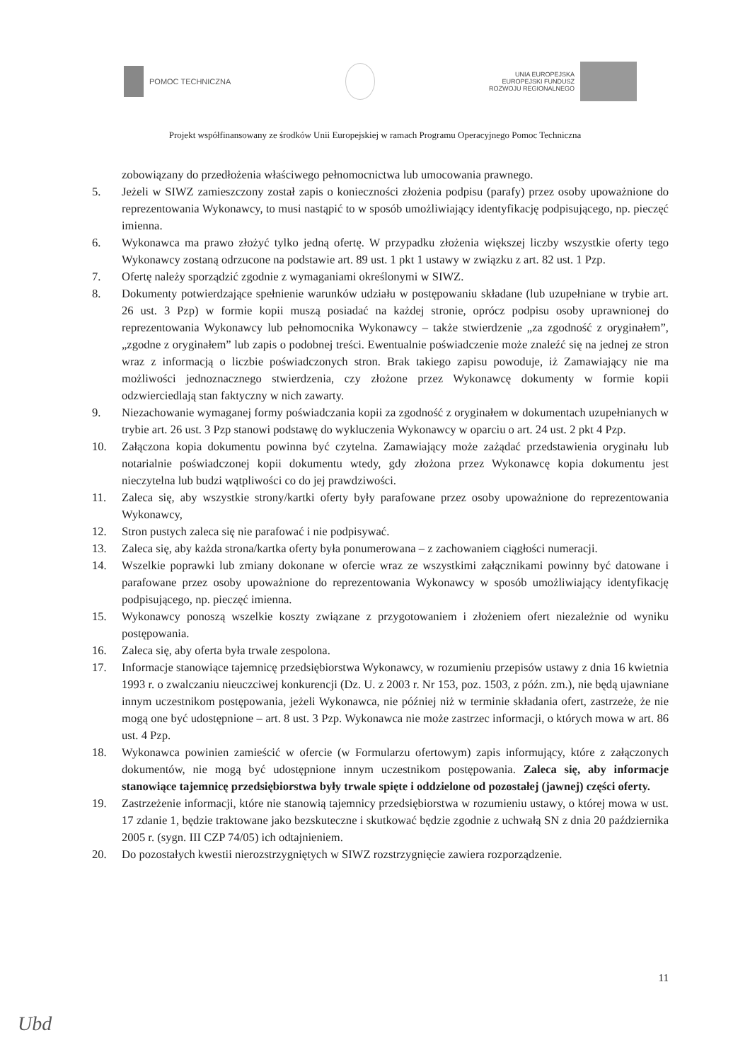POMOC TECHNICZNA
UNIA EUROPEJSKA
EUROPEJSKI FUNDUSZ
ROZWOJU REGIONALNEGO
Projekt współfinansowany ze środków Unii Europejskiej w ramach Programu Operacyjnego Pomoc Techniczna
zobowiązany do przedłożenia właściwego pełnomocnictwa lub umocowania prawnego.
5. Jeżeli w SIWZ zamieszczony został zapis o konieczności złożenia podpisu (parafy) przez osoby upoważnione do reprezentowania Wykonawcy, to musi nastąpić to w sposób umożliwiający identyfikację podpisującego, np. pieczęć imienna.
6. Wykonawca ma prawo złożyć tylko jedną ofertę. W przypadku złożenia większej liczby wszystkie oferty tego Wykonawcy zostaną odrzucone na podstawie art. 89 ust. 1 pkt 1 ustawy w związku z art. 82 ust. 1 Pzp.
7. Ofertę należy sporządzić zgodnie z wymaganiami określonymi w SIWZ.
8. Dokumenty potwierdzające spełnienie warunków udziału w postępowaniu składane (lub uzupełniane w trybie art. 26 ust. 3 Pzp) w formie kopii muszą posiadać na każdej stronie, oprócz podpisu osoby uprawnionej do reprezentowania Wykonawcy lub pełnomocnika Wykonawcy – także stwierdzenie „za zgodność z oryginałem”, „zgodne z oryginałem” lub zapis o podobnej treści. Ewentualnie poświadczenie może znaleźć się na jednej ze stron wraz z informacją o liczbie poświadczonych stron. Brak takiego zapisu powoduje, iż Zamawiający nie ma możliwości jednoznacznego stwierdzenia, czy złożone przez Wykonawcę dokumenty w formie kopii odzwierciedlają stan faktyczny w nich zawarty.
9. Niezachowanie wymaganej formy poświadczania kopii za zgodność z oryginałem w dokumentach uzupełnianych w trybie art. 26 ust. 3 Pzp stanowi podstawę do wykluczenia Wykonawcy w oparciu o art. 24 ust. 2 pkt 4 Pzp.
10. Załączona kopia dokumentu powinna być czytelna. Zamawiający może zażądać przedstawienia oryginału lub notarialnie poświadczonej kopii dokumentu wtedy, gdy złożona przez Wykonawcę kopia dokumentu jest nieczytelna lub budzi wątpliwości co do jej prawdziwości.
11. Zaleca się, aby wszystkie strony/kartki oferty były parafowane przez osoby upoważnione do reprezentowania Wykonawcy,
12. Stron pustych zaleca się nie parafować i nie podpisywać.
13. Zaleca się, aby każda strona/kartka oferty była ponumerowana – z zachowaniem ciągłości numeracji.
14. Wszelkie poprawki lub zmiany dokonane w ofercie wraz ze wszystkimi załącznikami powinny być datowane i parafowane przez osoby upoważnione do reprezentowania Wykonawcy w sposób umożliwiający identyfikację podpisującego, np. pieczęć imienna.
15. Wykonawcy ponoszą wszelkie koszty związane z przygotowaniem i złożeniem ofert niezależnie od wyniku postępowania.
16. Zaleca się, aby oferta była trwale zespolona.
17. Informacje stanowiące tajemnicę przedsiębiorstwa Wykonawcy, w rozumieniu przepisów ustawy z dnia 16 kwietnia 1993 r. o zwalczaniu nieuczciwej konkurencji (Dz. U. z 2003 r. Nr 153, poz. 1503, z późn. zm.), nie będą ujawniane innym uczestnikom postępowania, jeżeli Wykonawca, nie później niż w terminie składania ofert, zastrzeże, że nie mogą one być udostępnione – art. 8 ust. 3 Pzp. Wykonawca nie może zastrzec informacji, o których mowa w art. 86 ust. 4 Pzp.
18. Wykonawca powinien zamieścić w ofercie (w Formularzu ofertowym) zapis informujący, które z załączonych dokumentów, nie mogą być udostępnione innym uczestnikom postępowania. Zaleca się, aby informacje stanowiące tajemnicę przedsiębiorstwa były trwale spięte i oddzielone od pozostałej (jawnej) części oferty.
19. Zastrzeżenie informacji, które nie stanowią tajemnicy przedsiębiorstwa w rozumieniu ustawy, o której mowa w ust. 17 zdanie 1, będzie traktowane jako bezskuteczne i skutkować będzie zgodnie z uchwałą SN z dnia 20 października 2005 r. (sygn. III CZP 74/05) ich odtajnieniem.
20. Do pozostałych kwestii nierozstrzygniętych w SIWZ rozstrzygnięcie zawiera rozporządzenie.
11
Ubd